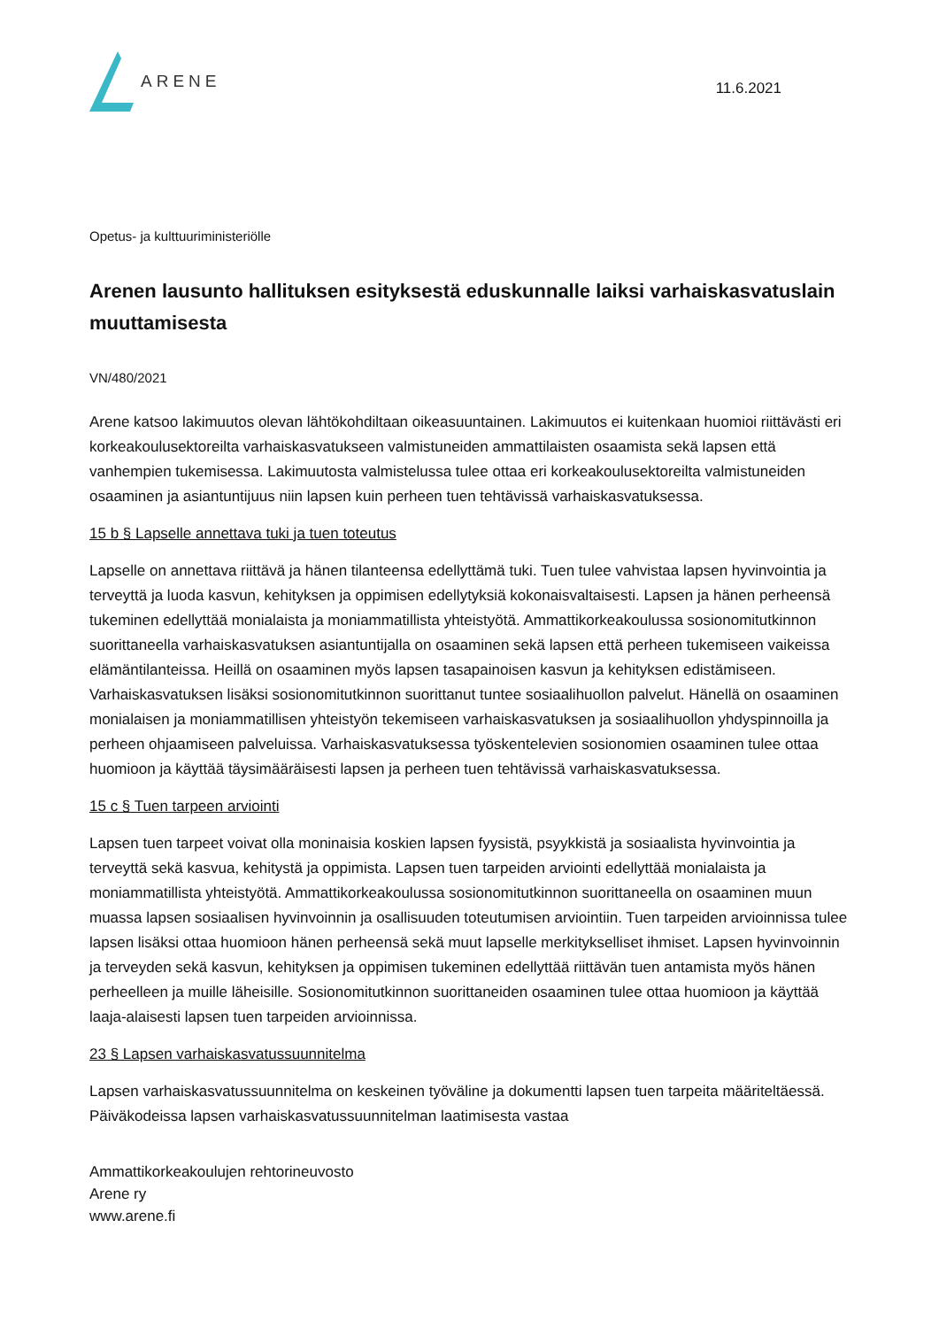ARENE
11.6.2021
Opetus- ja kulttuuriministeriölle
Arenen lausunto hallituksen esityksestä eduskunnalle laiksi varhaiskasvatuslain muuttamisesta
VN/480/2021
Arene katsoo lakimuutos olevan lähtökohdiltaan oikeasuuntainen. Lakimuutos ei kuitenkaan huomioi riittävästi eri korkeakoulusektoreilta varhaiskasvatukseen valmistuneiden ammattilaisten osaamista sekä lapsen että vanhempien tukemisessa. Lakimuutosta valmistelussa tulee ottaa eri korkeakoulusektoreilta valmistuneiden osaaminen ja asiantuntijuus niin lapsen kuin perheen tuen tehtävissä varhaiskasvatuksessa.
15 b § Lapselle annettava tuki ja tuen toteutus
Lapselle on annettava riittävä ja hänen tilanteensa edellyttämä tuki. Tuen tulee vahvistaa lapsen hyvinvointia ja terveyttä ja luoda kasvun, kehityksen ja oppimisen edellytyksiä kokonaisvaltaisesti. Lapsen ja hänen perheensä tukeminen edellyttää monialaista ja moniammatillista yhteistyötä. Ammattikorkeakoulussa sosionomitutkinnon suorittaneella varhaiskasvatuksen asiantuntijalla on osaaminen sekä lapsen että perheen tukemiseen vaikeissa elämäntilanteissa. Heillä on osaaminen myös lapsen tasapainoisen kasvun ja kehityksen edistämiseen. Varhaiskasvatuksen lisäksi sosionomitutkinnon suorittanut tuntee sosiaalihuollon palvelut. Hänellä on osaaminen monialaisen ja moniammatillisen yhteistyön tekemiseen varhaiskasvatuksen ja sosiaalihuollon yhdyspinnoilla ja perheen ohjaamiseen palveluissa. Varhaiskasvatuksessa työskentelevien sosionomien osaaminen tulee ottaa huomioon ja käyttää täysimääräisesti lapsen ja perheen tuen tehtävissä varhaiskasvatuksessa.
15 c § Tuen tarpeen arviointi
Lapsen tuen tarpeet voivat olla moninaisia koskien lapsen fyysistä, psyykkistä ja sosiaalista hyvinvointia ja terveyttä sekä kasvua, kehitystä ja oppimista. Lapsen tuen tarpeiden arviointi edellyttää monialaista ja moniammatillista yhteistyötä. Ammattikorkeakoulussa sosionomitutkinnon suorittaneella on osaaminen muun muassa lapsen sosiaalisen hyvinvoinnin ja osallisuuden toteutumisen arviointiin. Tuen tarpeiden arvioinnissa tulee lapsen lisäksi ottaa huomioon hänen perheensä sekä muut lapselle merkitykselliset ihmiset. Lapsen hyvinvoinnin ja terveyden sekä kasvun, kehityksen ja oppimisen tukeminen edellyttää riittävän tuen antamista myös hänen perheelleen ja muille läheisille. Sosionomitutkinnon suorittaneiden osaaminen tulee ottaa huomioon ja käyttää laaja-alaisesti lapsen tuen tarpeiden arvioinnissa.
23 § Lapsen varhaiskasvatussuunnitelma
Lapsen varhaiskasvatussuunnitelma on keskeinen työväline ja dokumentti lapsen tuen tarpeita määriteltäessä. Päiväkodeissa lapsen varhaiskasvatussuunnitelman laatimisesta vastaa
Ammattikorkeakoulujen rehtorineuvosto
Arene ry
www.arene.fi